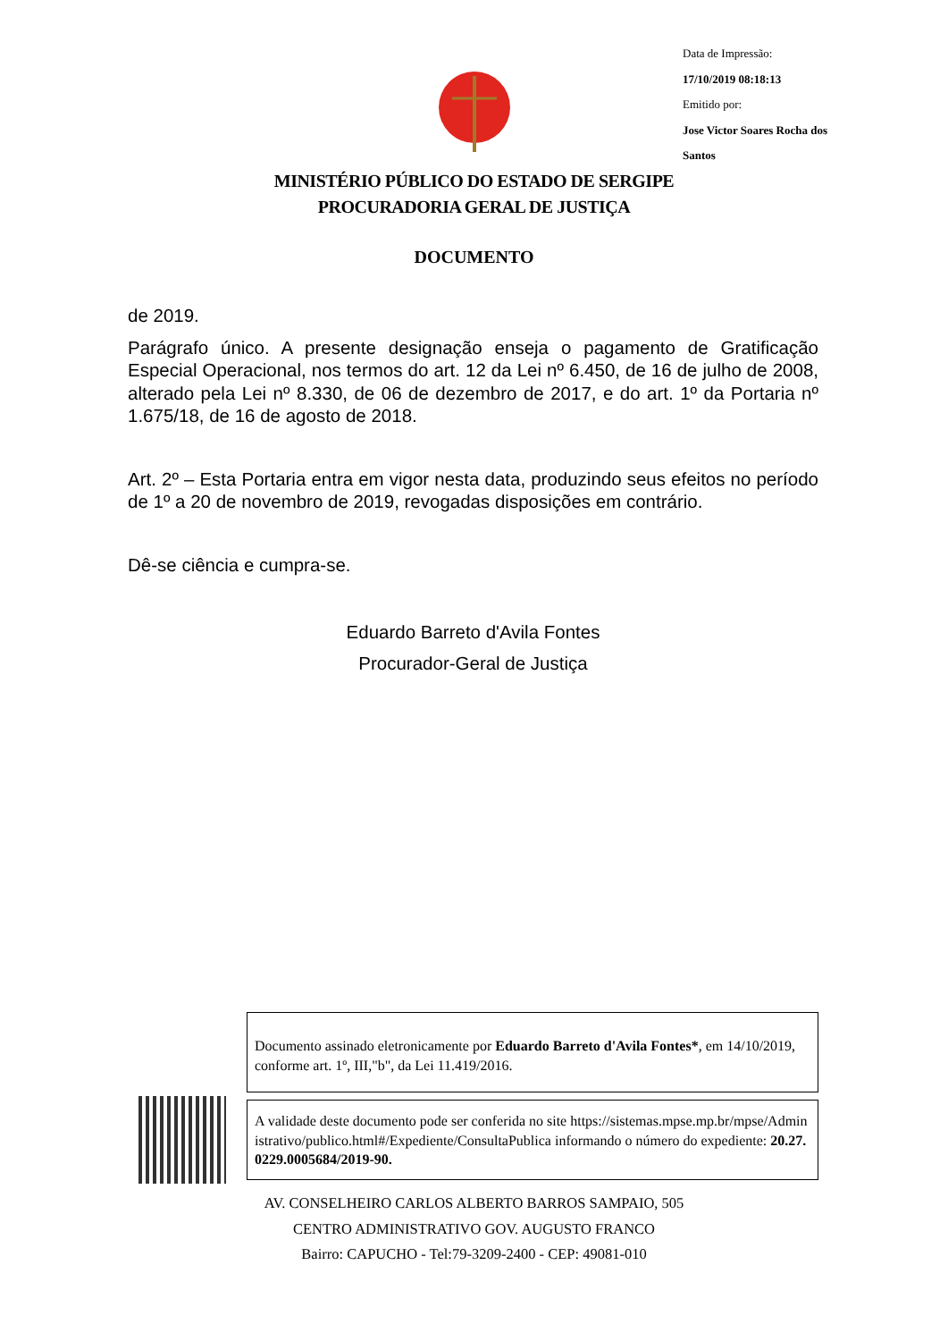Data de Impressão:
17/10/2019 08:18:13
Emitido por:
Jose Victor Soares Rocha dos Santos
MINISTÉRIO PÚBLICO DO ESTADO DE SERGIPE
PROCURADORIA GERAL DE JUSTIÇA
DOCUMENTO
de 2019.
Parágrafo único. A presente designação enseja o pagamento de Gratificação Especial Operacional, nos termos do art. 12 da Lei nº 6.450, de 16 de julho de 2008, alterado pela Lei nº 8.330, de 06 de dezembro de 2017, e do art. 1º da Portaria nº 1.675/18, de 16 de agosto de 2018.
Art. 2º – Esta Portaria entra em vigor nesta data, produzindo seus efeitos no período de 1º a 20 de novembro de 2019, revogadas disposições em contrário.
Dê-se ciência e cumpra-se.
Eduardo Barreto d'Avila Fontes
Procurador-Geral de Justiça
Documento assinado eletronicamente por Eduardo Barreto d'Avila Fontes*, em 14/10/2019, conforme art. 1º, III,"b", da Lei 11.419/2016.
A validade deste documento pode ser conferida no site https://sistemas.mpse.mp.br/mpse/Administrativo/publico.html#/Expediente/ConsultaPublica informando o número do expediente: 20.27.0229.0005684/2019-90.
AV. CONSELHEIRO CARLOS ALBERTO BARROS SAMPAIO, 505
CENTRO ADMINISTRATIVO GOV. AUGUSTO FRANCO
Bairro: CAPUCHO - Tel:79-3209-2400 - CEP: 49081-010